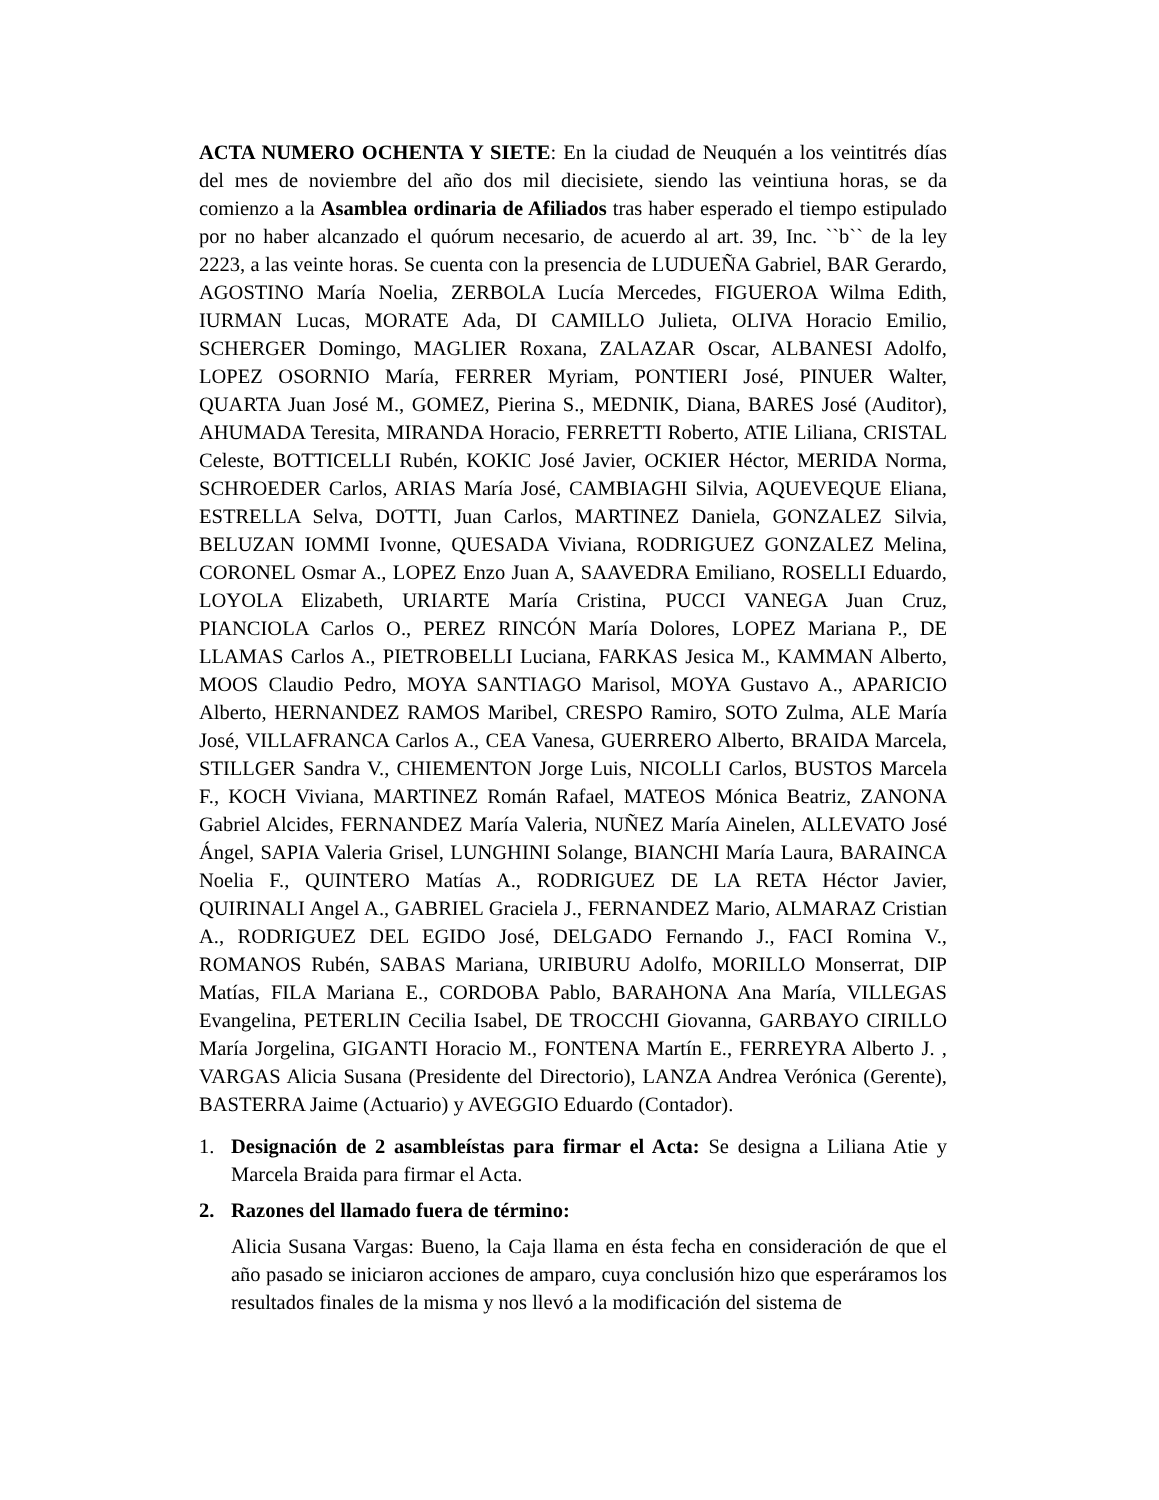ACTA NUMERO OCHENTA Y SIETE: En la ciudad de Neuquén a los veintitrés días del mes de noviembre del año dos mil diecisiete, siendo las veintiuna horas, se da comienzo a la Asamblea ordinaria de Afiliados tras haber esperado el tiempo estipulado por no haber alcanzado el quórum necesario, de acuerdo al art. 39, Inc. ``b`` de la ley 2223, a las veinte horas. Se cuenta con la presencia de LUDUEÑA Gabriel, BAR Gerardo, AGOSTINO María Noelia, ZERBOLA Lucía Mercedes, FIGUEROA Wilma Edith, IURMAN Lucas, MORATE Ada, DI CAMILLO Julieta, OLIVA Horacio Emilio, SCHERGER Domingo, MAGLIER Roxana, ZALAZAR Oscar, ALBANESI Adolfo, LOPEZ OSORNIO María, FERRER Myriam, PONTIERI José, PINUER Walter, QUARTA Juan José M., GOMEZ, Pierina S., MEDNIK, Diana, BARES José (Auditor), AHUMADA Teresita, MIRANDA Horacio, FERRETTI Roberto, ATIE Liliana, CRISTAL Celeste, BOTTICELLI Rubén, KOKIC José Javier, OCKIER Héctor, MERIDA Norma, SCHROEDER Carlos, ARIAS María José, CAMBIAGHI Silvia, AQUEVEQUE Eliana, ESTRELLA Selva, DOTTI, Juan Carlos, MARTINEZ Daniela, GONZALEZ Silvia, BELUZAN IOMMI Ivonne, QUESADA Viviana, RODRIGUEZ GONZALEZ Melina, CORONEL Osmar A., LOPEZ Enzo Juan A, SAAVEDRA Emiliano, ROSELLI Eduardo, LOYOLA Elizabeth, URIARTE María Cristina, PUCCI VANEGA Juan Cruz, PIANCIOLA Carlos O., PEREZ RINCÓN María Dolores, LOPEZ Mariana P., DE LLAMAS Carlos A., PIETROBELLI Luciana, FARKAS Jesica M., KAMMAN Alberto, MOOS Claudio Pedro, MOYA SANTIAGO Marisol, MOYA Gustavo A., APARICIO Alberto, HERNANDEZ RAMOS Maribel, CRESPO Ramiro, SOTO Zulma, ALE María José, VILLAFRANCA Carlos A., CEA Vanesa, GUERRERO Alberto, BRAIDA Marcela, STILLGER Sandra V., CHIEMENTON Jorge Luis, NICOLLI Carlos, BUSTOS Marcela F., KOCH Viviana, MARTINEZ Román Rafael, MATEOS Mónica Beatriz, ZANONA Gabriel Alcides, FERNANDEZ María Valeria, NUÑEZ María Ainelen, ALLEVATO José Ángel, SAPIA Valeria Grisel, LUNGHINI Solange, BIANCHI María Laura, BARAINCA Noelia F., QUINTERO Matías A., RODRIGUEZ DE LA RETA Héctor Javier, QUIRINALI Angel A., GABRIEL Graciela J., FERNANDEZ Mario, ALMARAZ Cristian A., RODRIGUEZ DEL EGIDO José, DELGADO Fernando J., FACI Romina V., ROMANOS Rubén, SABAS Mariana, URIBURU Adolfo, MORILLO Monserrat, DIP Matías, FILA Mariana E., CORDOBA Pablo, BARAHONA Ana María, VILLEGAS Evangelina, PETERLIN Cecilia Isabel, DE TROCCHI Giovanna, GARBAYO CIRILLO María Jorgelina, GIGANTI Horacio M., FONTENA Martín E., FERREYRA Alberto J. , VARGAS Alicia Susana (Presidente del Directorio), LANZA Andrea Verónica (Gerente), BASTERRA Jaime (Actuario) y AVEGGIO Eduardo (Contador).
1. Designación de 2 asambleístas para firmar el Acta: Se designa a Liliana Atie y Marcela Braida para firmar el Acta.
2. Razones del llamado fuera de término:
Alicia Susana Vargas: Bueno, la Caja llama en ésta fecha en consideración de que el año pasado se iniciaron acciones de amparo, cuya conclusión hizo que esperáramos los resultados finales de la misma y nos llevó a la modificación del sistema de